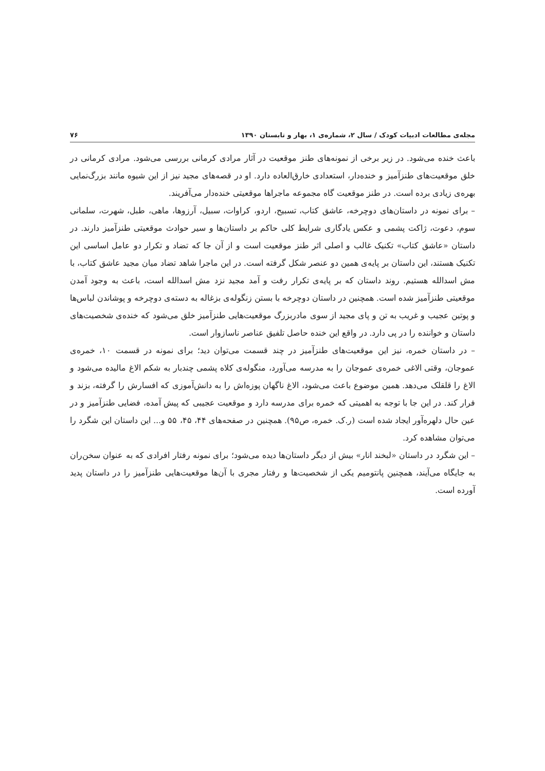مجله‌ی مطالعات ادبیات کودک / سال ۲، شماره‌ی ۱، بهار و تابستان ۱۳۹۰ ۷۶
باعث خنده می‌شود. در زیر برخی از نمونه‌های طنز موقعیت در آثار مرادی کرمانی بررسی می‌شود. مرادی کرمانی در خلق موقعیت‌های طنزآمیز و خنده‌دار، استعدادی خارق‌العاده دارد. او در قصه‌های مجید نیز از این شیوه مانند بزرگ‌نمایی بهره‌ی زیادی برده است. در طنز موقعیت گاه مجموعه ماجراها موقعیتی خنده‌دار می‌آفریند.
– برای نمونه در داستان‌های دوچرخه، عاشق کتاب، تسبیح، اردو، کراوات، سبیل، آرزوها، ماهی، طبل، شهرت، سلمانی سوم، دعوت، ژاکت پشمی و عکس یادگاری شرایط کلی حاکم بر داستان‌ها و سیر حوادث موقعیتی طنزآمیز دارند. در داستان «عاشق کتاب» تکنیک غالب و اصلی اثر طنز موقعیت است و از آن جا که تضاد و تکرار دو عامل اساسی این تکنیک هستند، این داستان بر پایه‌ی همین دو عنصر شکل گرفته است. در این ماجرا شاهد تضاد میان مجید عاشق کتاب، با مش اسدالله هستیم. روند داستان که بر پایه‌ی تکرار رفت و آمد مجید نزد مش اسدالله است، باعث به وجود آمدن موقعیتی طنزآمیز شده است. همچنین در داستان دوچرخه با بستن زنگوله‌ی بزغاله به دسته‌ی دوچرخه و پوشاندن لباس‌ها و پوتین عجیب و غریب به تن و پای مجید از سوی مادربزرگ موقعیت‌هایی طنزآمیز خلق می‌شود که خنده‌ی شخصیت‌های داستان و خواننده را در پی دارد. در واقع این خنده حاصل تلفیق عناصر ناسازوار است.
– در داستان خمره، نیز این موقعیت‌های طنزآمیز در چند قسمت می‌توان دید؛ برای نمونه در قسمت ۱۰، خمره‌ی عموجان، وقتی الاغی خمره‌ی عموجان را به مدرسه می‌آورد، منگوله‌ی کلاه پشمی چندبار به شکم الاغ مالیده می‌شود و الاغ را قلقلک می‌دهد. همین موضوع باعث می‌شود، الاغ ناگهان پوزه‌اش را به دانش‌آموزی که افسارش را گرفته، بزند و فرار کند. در این جا با توجه به اهمیتی که خمره برای مدرسه دارد و موقعیت عجیبی که پیش آمده، فضایی طنزآمیز و در عین حال دلهره‌آور ایجاد شده است (ر.ک. خمره، ص۹۵). همچنین در صفحه‌های ۴۴، ۴۵، ۵۵ و... این داستان این شگرد را می‌توان مشاهده کرد.
– این شگرد در داستان «لبخند انار» بیش از دیگر داستان‌ها دیده می‌شود؛ برای نمونه رفتار افرادی که به عنوان سخن‌ران به جایگاه می‌آیند، همچنین پانتومیم یکی از شخصیت‌ها و رفتار مجری با آن‌ها موقعیت‌هایی طنزآمیز را در داستان پدید آورده است.